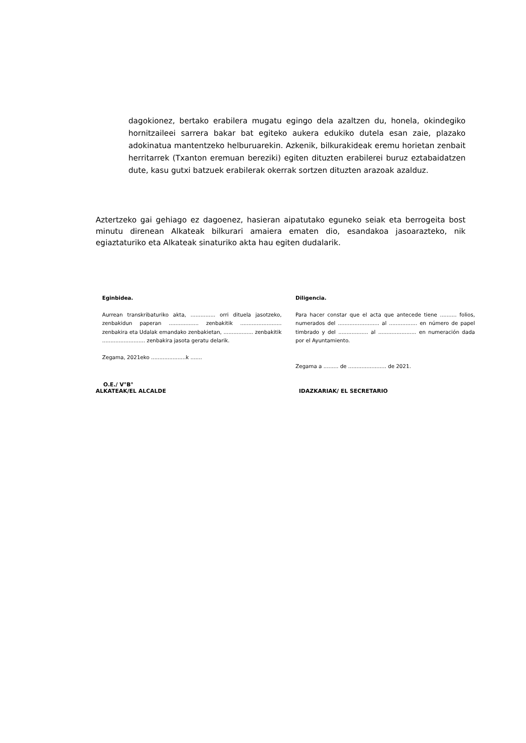dagokionez, bertako erabilera mugatu egingo dela azaltzen du, honela, okindegiko hornitzaileei sarrera bakar bat egiteko aukera edukiko dutela esan zaie, plazako adokinatua mantentzeko helburuarekin. Azkenik, bilkurakideak eremu horietan zenbait herritarrek (Txanton eremuan bereziki) egiten dituzten erabilerei buruz eztabaidatzen dute, kasu gutxi batzuek erabilerak okerrak sortzen dituzten arazoak azalduz.
Aztertzeko gai gehiago ez dagoenez, hasieran aipatutako eguneko seiak eta berrogeita bost minutu direnean Alkateak bilkurari amaiera ematen dio, esandakoa jasoarazteko, nik egiaztaturiko eta Alkateak sinaturiko akta hau egiten dudalarik.
Eginbidea.
Aurrean transkribaturiko akta, ............... orri dituela jasotzeko, zenbakidun paperan .................. zenbakitik ......................... zenbakira eta Udalak emandako zenbakietan, .................. zenbakitik .......................... zenbakira jasota geratu delarik.
Zegama, 2021eko .....................k .......
Diligencia.
Para hacer constar que el acta que antecede tiene .......... folios, numerados del ......................... al ................. en número de papel timbrado y del .................. al ....................... en numeración dada por el Ayuntamiento.
Zegama a ......... de ....................... de 2021.
O.E./ V°B°
ALKATEAK/EL ALCALDE
IDAZKARIAK/ EL SECRETARIO